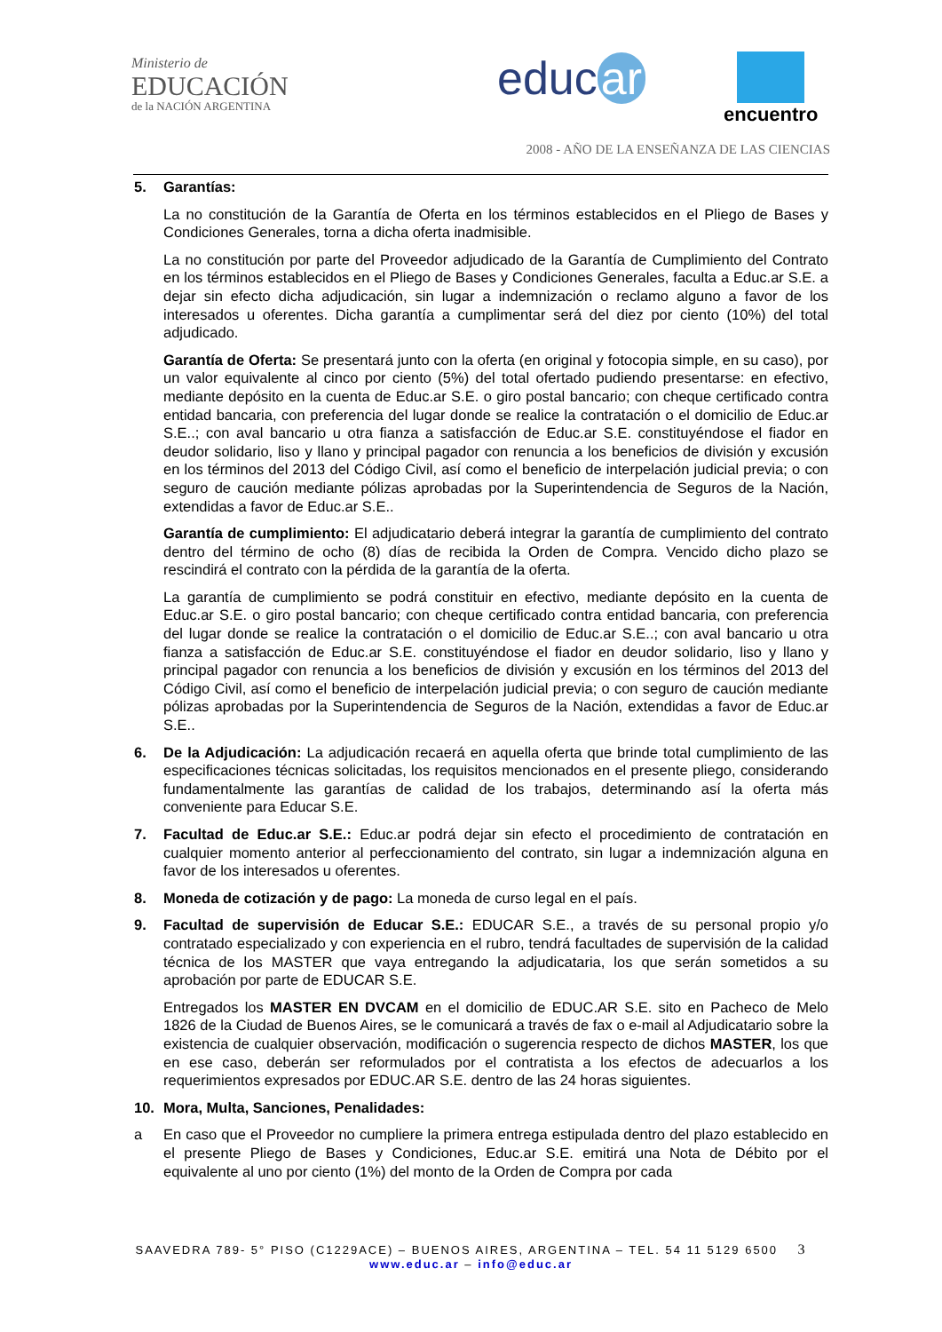Ministerio de
EDUCACIÓN
de la NACIÓN ARGENTINA
educ ar encuentro
2008 - AÑO DE LA ENSEÑANZA DE LAS CIENCIAS
5. Garantías:
La no constitución de la Garantía de Oferta en los términos establecidos en el Pliego de Bases y Condiciones Generales, torna a dicha oferta inadmisible.
La no constitución por parte del Proveedor adjudicado de la Garantía de Cumplimiento del Contrato en los términos establecidos en el Pliego de Bases y Condiciones Generales, faculta a Educ.ar S.E. a dejar sin efecto dicha adjudicación, sin lugar a indemnización o reclamo alguno a favor de los interesados u oferentes. Dicha garantía a cumplimentar será del diez por ciento (10%) del total adjudicado.
Garantía de Oferta: Se presentará junto con la oferta (en original y fotocopia simple, en su caso), por un valor equivalente al cinco por ciento (5%) del total ofertado pudiendo presentarse: en efectivo, mediante depósito en la cuenta de Educ.ar S.E. o giro postal bancario; con cheque certificado contra entidad bancaria, con preferencia del lugar donde se realice la contratación o el domicilio de Educ.ar S.E..; con aval bancario u otra fianza a satisfacción de Educ.ar S.E. constituyéndose el fiador en deudor solidario, liso y llano y principal pagador con renuncia a los beneficios de división y excusión en los términos del 2013 del Código Civil, así como el beneficio de interpelación judicial previa; o con seguro de caución mediante pólizas aprobadas por la Superintendencia de Seguros de la Nación, extendidas a favor de Educ.ar S.E..
Garantía de cumplimiento: El adjudicatario deberá integrar la garantía de cumplimiento del contrato dentro del término de ocho (8) días de recibida la Orden de Compra. Vencido dicho plazo se rescindirá el contrato con la pérdida de la garantía de la oferta.
La garantía de cumplimiento se podrá constituir en efectivo, mediante depósito en la cuenta de Educ.ar S.E. o giro postal bancario; con cheque certificado contra entidad bancaria, con preferencia del lugar donde se realice la contratación o el domicilio de Educ.ar S.E..; con aval bancario u otra fianza a satisfacción de Educ.ar S.E. constituyéndose el fiador en deudor solidario, liso y llano y principal pagador con renuncia a los beneficios de división y excusión en los términos del 2013 del Código Civil, así como el beneficio de interpelación judicial previa; o con seguro de caución mediante pólizas aprobadas por la Superintendencia de Seguros de la Nación, extendidas a favor de Educ.ar S.E..
6. De la Adjudicación: La adjudicación recaerá en aquella oferta que brinde total cumplimiento de las especificaciones técnicas solicitadas, los requisitos mencionados en el presente pliego, considerando fundamentalmente las garantías de calidad de los trabajos, determinando así la oferta más conveniente para Educar S.E.
7. Facultad de Educ.ar S.E.: Educ.ar podrá dejar sin efecto el procedimiento de contratación en cualquier momento anterior al perfeccionamiento del contrato, sin lugar a indemnización alguna en favor de los interesados u oferentes.
8. Moneda de cotización y de pago: La moneda de curso legal en el país.
9. Facultad de supervisión de Educar S.E.: EDUCAR S.E., a través de su personal propio y/o contratado especializado y con experiencia en el rubro, tendrá facultades de supervisión de la calidad técnica de los MASTER que vaya entregando la adjudicataria, los que serán sometidos a su aprobación por parte de EDUCAR S.E.
Entregados los MASTER EN DVCAM en el domicilio de EDUC.AR S.E. sito en Pacheco de Melo 1826 de la Ciudad de Buenos Aires, se le comunicará a través de fax o e-mail al Adjudicatario sobre la existencia de cualquier observación, modificación o sugerencia respecto de dichos MASTER, los que en ese caso, deberán ser reformulados por el contratista a los efectos de adecuarlos a los requerimientos expresados por EDUC.AR S.E. dentro de las 24 horas siguientes.
10. Mora, Multa, Sanciones, Penalidades:
a En caso que el Proveedor no cumpliere la primera entrega estipulada dentro del plazo establecido en el presente Pliego de Bases y Condiciones, Educ.ar S.E. emitirá una Nota de Débito por el equivalente al uno por ciento (1%) del monto de la Orden de Compra por cada
SAAVEDRA 789- 5° PISO (C1229ACE) – BUENOS AIRES, ARGENTINA – TEL. 54 11 5129 6500 3
www.educ.ar – info@educ.ar